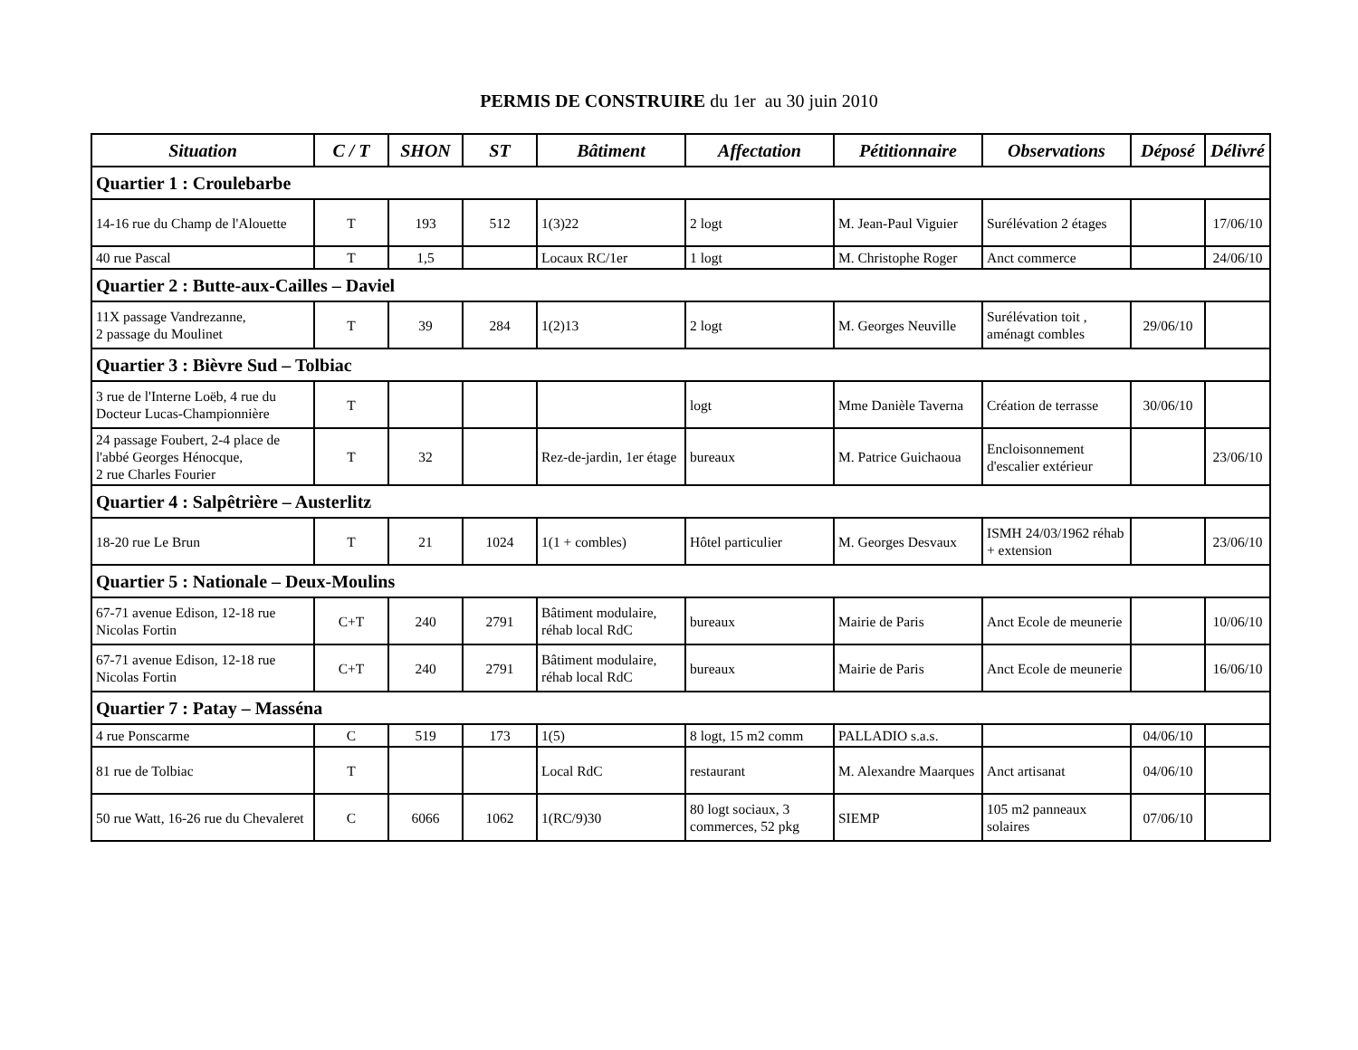PERMIS DE CONSTRUIRE du 1er au 30 juin 2010
| Situation | C / T | SHON | ST | Bâtiment | Affectation | Pétitionnaire | Observations | Déposé | Délivré |
| --- | --- | --- | --- | --- | --- | --- | --- | --- | --- |
| Quartier 1 : Croulebarbe | | | | | | | | | |
| 14-16 rue du Champ de l'Alouette | T | 193 | 512 | 1(3)22 | 2 logt | M. Jean-Paul Viguier | Surélévation 2 étages | | 17/06/10 |
| 40 rue Pascal | T | 1,5 | | Locaux RC/1er | 1 logt | M. Christophe Roger | Anct commerce | | 24/06/10 |
| Quartier 2 : Butte-aux-Cailles – Daviel | | | | | | | | | |
| 11X passage Vandrezanne, 2 passage du Moulinet | T | 39 | 284 | 1(2)13 | 2 logt | M. Georges Neuville | Surélévation toit , aménagt combles | 29/06/10 | |
| Quartier 3 : Bièvre Sud – Tolbiac | | | | | | | | | |
| 3 rue de l'Interne Loëb, 4 rue du Docteur Lucas-Championnière | T | | | | logt | Mme Danièle Taverna | Création de terrasse | 30/06/10 | |
| 24 passage Foubert, 2-4 place de l'abbé Georges Hénocque, 2 rue Charles Fourier | T | 32 | | Rez-de-jardin, 1er étage | bureaux | M. Patrice Guichaoua | Encloisonnement d'escalier extérieur | | 23/06/10 |
| Quartier 4 : Salpêtrière – Austerlitz | | | | | | | | | |
| 18-20 rue Le Brun | T | 21 | 1024 | 1(1 + combles) | Hôtel particulier | M. Georges Desvaux | ISMH 24/03/1962 réhab + extension | | 23/06/10 |
| Quartier 5 : Nationale – Deux-Moulins | | | | | | | | | |
| 67-71 avenue Edison, 12-18 rue Nicolas Fortin | C+T | 240 | 2791 | Bâtiment modulaire, réhab local RdC | bureaux | Mairie de Paris | Anct Ecole de meunerie | | 10/06/10 |
| 67-71 avenue Edison, 12-18 rue Nicolas Fortin | C+T | 240 | 2791 | Bâtiment modulaire, réhab local RdC | bureaux | Mairie de Paris | Anct Ecole de meunerie | | 16/06/10 |
| Quartier 7 : Patay – Masséna | | | | | | | | | |
| 4 rue Ponscarme | C | 519 | 173 | 1(5) | 8 logt, 15 m2 comm | PALLADIO s.a.s. | | 04/06/10 | |
| 81 rue de Tolbiac | T | | | Local RdC | restaurant | M. Alexandre Maarques | Anct artisanat | 04/06/10 | |
| 50 rue Watt, 16-26 rue du Chevaleret | C | 6066 | 1062 | 1(RC/9)30 | 80 logt sociaux, 3 commerces, 52 pkg | SIEMP | 105 m2 panneaux solaires | 07/06/10 | |